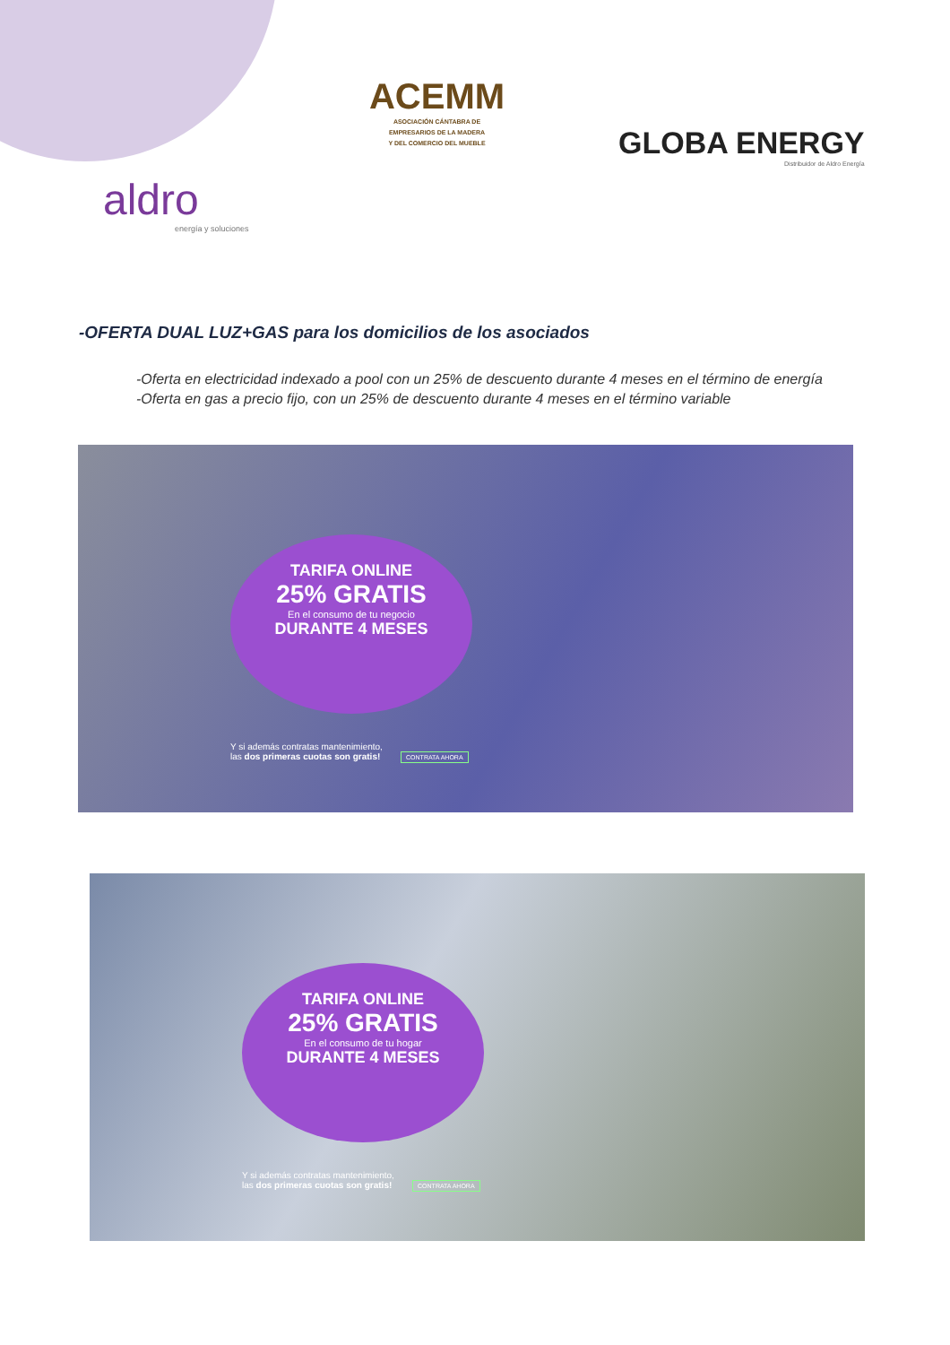ACEMM
ASOCIACIÓN CÁNTABRA DE
EMPRESARIOS DE LA MADERA
Y DEL COMERCIO DEL MUEBLE
GLOBA ENERGY
Distribuidor de Aldro Energía
aldro
energía y soluciones
-OFERTA DUAL LUZ+GAS para los domicilios de los asociados
-Oferta en electricidad indexado a pool con un 25% de descuento durante 4 meses en el término de energía
-Oferta en gas a precio fijo, con un 25% de descuento durante 4 meses en el término variable
TARIFA ONLINE
25% GRATIS
En el consumo de tu negocio
DURANTE 4 MESES
Y si además contratas mantenimiento,
las dos primeras cuotas son gratis! CONTRATA AHORA
TARIFA ONLINE
25% GRATIS
En el consumo de tu hogar
DURANTE 4 MESES
Y si además contratas mantenimiento,
las dos primeras cuotas son gratis! CONTRATA AHORA